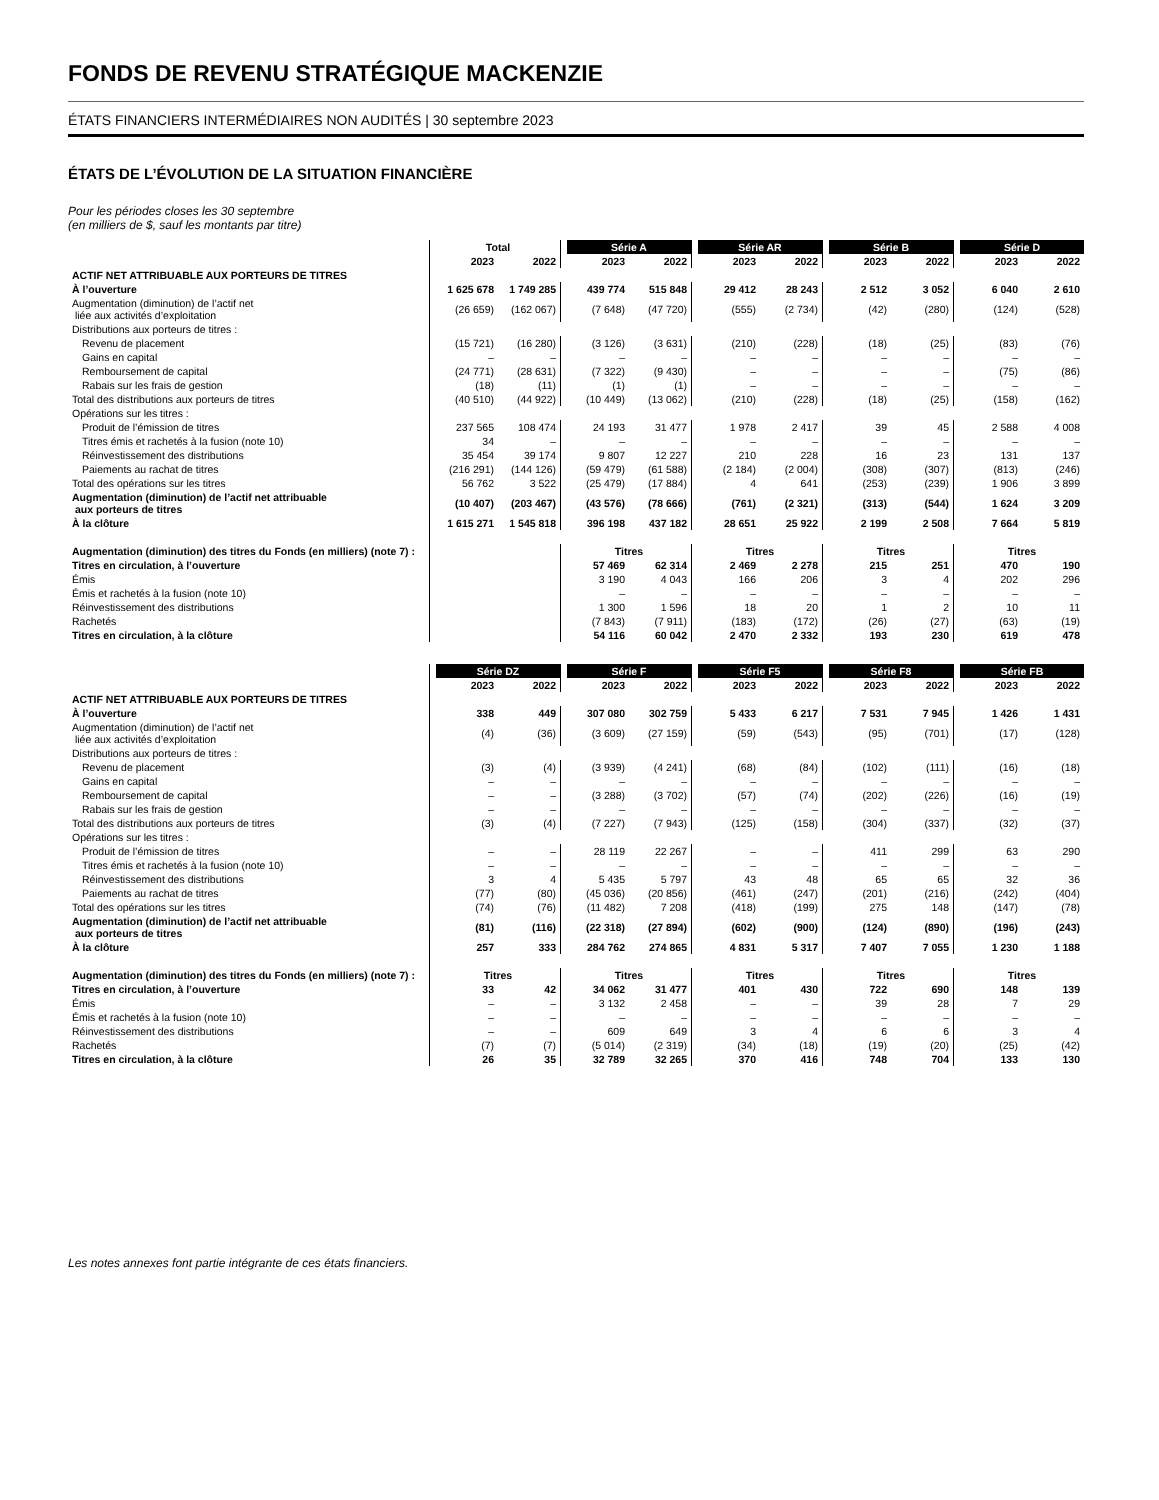FONDS DE REVENU STRATÉGIQUE MACKENZIE
ÉTATS FINANCIERS INTERMÉDIAIRES NON AUDITÉS | 30 septembre 2023
ÉTATS DE L’ÉVOLUTION DE LA SITUATION FINANCIÈRE
Pour les périodes closes les 30 septembre
(en milliers de $, sauf les montants par titre)
| | | Total | | | Série A | | | Série AR | | | Série B | | | Série D | |
| | | 2023 | 2022 | | 2023 | 2022 | | 2023 | 2022 | | 2023 | 2022 | | 2023 | 2022 |
| ACTIF NET ATTRIBUABLE AUX PORTEURS DE TITRES | | | | | | | | | | | | | | | |
| À l’ouverture | | 1 625 678 | 1 749 285 | | 439 774 | 515 848 | | 29 412 | 28 243 | | 2 512 | 3 052 | | 6 040 | 2 610 |
| Augmentation (diminution) de l’actif net liée aux activités d’exploitation | | (26 659) | (162 067) | | (7 648) | (47 720) | | (555) | (2 734) | | (42) | (280) | | (124) | (528) |
| Distributions aux porteurs de titres : | | | | | | | | | | | | | | | |
| Revenu de placement | | (15 721) | (16 280) | | (3 126) | (3 631) | | (210) | (228) | | (18) | (25) | | (83) | (76) |
| Gains en capital | | – | – | | – | – | | – | – | | – | – | | – | – |
| Remboursement de capital | | (24 771) | (28 631) | | (7 322) | (9 430) | | – | – | | – | – | | (75) | (86) |
| Rabais sur les frais de gestion | | (18) | (11) | | (1) | (1) | | – | – | | – | – | | – | – |
| Total des distributions aux porteurs de titres | | (40 510) | (44 922) | | (10 449) | (13 062) | | (210) | (228) | | (18) | (25) | | (158) | (162) |
| Opérations sur les titres : | | | | | | | | | | | | | | | |
| Produit de l’émission de titres | | 237 565 | 108 474 | | 24 193 | 31 477 | | 1 978 | 2 417 | | 39 | 45 | | 2 588 | 4 008 |
| Titres émis et rachetés à la fusion (note 10) | | 34 | – | | – | – | | – | – | | – | – | | – | – |
| Réinvestissement des distributions | | 35 454 | 39 174 | | 9 807 | 12 227 | | 210 | 228 | | 16 | 23 | | 131 | 137 |
| Paiements au rachat de titres | | (216 291) | (144 126) | | (59 479) | (61 588) | | (2 184) | (2 004) | | (308) | (307) | | (813) | (246) |
| Total des opérations sur les titres | | 56 762 | 3 522 | | (25 479) | (17 884) | | 4 | 641 | | (253) | (239) | | 1 906 | 3 899 |
| Augmentation (diminution) de l’actif net attribuable aux porteurs de titres | | (10 407) | (203 467) | | (43 576) | (78 666) | | (761) | (2 321) | | (313) | (544) | | 1 624 | 3 209 |
| À la clôture | | 1 615 271 | 1 545 818 | | 396 198 | 437 182 | | 28 651 | 25 922 | | 2 199 | 2 508 | | 7 664 | 5 819 |
| Augmentation (diminution) des titres du Fonds (en milliers) (note 7) : | | | | | Titres | | | Titres | | | Titres | | | Titres | |
| Titres en circulation, à l’ouverture | | | | | 57 469 | 62 314 | | 2 469 | 2 278 | | 215 | 251 | | 470 | 190 |
| Émis | | | | | 3 190 | 4 043 | | 166 | 206 | | 3 | 4 | | 202 | 296 |
| Émis et rachetés à la fusion (note 10) | | | | | – | – | | – | – | | – | – | | – | – |
| Réinvestissement des distributions | | | | | 1 300 | 1 596 | | 18 | 20 | | 1 | 2 | | 10 | 11 |
| Rachetés | | | | | (7 843) | (7 911) | | (183) | (172) | | (26) | (27) | | (63) | (19) |
| Titres en circulation, à la clôture | | | | | 54 116 | 60 042 | | 2 470 | 2 332 | | 193 | 230 | | 619 | 478 |
| | | Série DZ | | | Série F | | | Série F5 | | | Série F8 | | | Série FB | |
| | | 2023 | 2022 | | 2023 | 2022 | | 2023 | 2022 | | 2023 | 2022 | | 2023 | 2022 |
| ACTIF NET ATTRIBUABLE AUX PORTEURS DE TITRES | | | | | | | | | | | | | | | |
| À l’ouverture | | 338 | 449 | | 307 080 | 302 759 | | 5 433 | 6 217 | | 7 531 | 7 945 | | 1 426 | 1 431 |
| Augmentation (diminution) de l’actif net liée aux activités d’exploitation | | (4) | (36) | | (3 609) | (27 159) | | (59) | (543) | | (95) | (701) | | (17) | (128) |
| Distributions aux porteurs de titres : | | | | | | | | | | | | | | | |
| Revenu de placement | | (3) | (4) | | (3 939) | (4 241) | | (68) | (84) | | (102) | (111) | | (16) | (18) |
| Gains en capital | | – | – | | – | – | | – | – | | – | – | | – | – |
| Remboursement de capital | | – | – | | (3 288) | (3 702) | | (57) | (74) | | (202) | (226) | | (16) | (19) |
| Rabais sur les frais de gestion | | – | – | | – | – | | – | – | | – | – | | – | – |
| Total des distributions aux porteurs de titres | | (3) | (4) | | (7 227) | (7 943) | | (125) | (158) | | (304) | (337) | | (32) | (37) |
| Opérations sur les titres : | | | | | | | | | | | | | | | |
| Produit de l’émission de titres | | – | – | | 28 119 | 22 267 | | – | – | | 411 | 299 | | 63 | 290 |
| Titres émis et rachetés à la fusion (note 10) | | – | – | | – | – | | – | – | | – | – | | – | – |
| Réinvestissement des distributions | | 3 | 4 | | 5 435 | 5 797 | | 43 | 48 | | 65 | 65 | | 32 | 36 |
| Paiements au rachat de titres | | (77) | (80) | | (45 036) | (20 856) | | (461) | (247) | | (201) | (216) | | (242) | (404) |
| Total des opérations sur les titres | | (74) | (76) | | (11 482) | 7 208 | | (418) | (199) | | 275 | 148 | | (147) | (78) |
| Augmentation (diminution) de l’actif net attribuable aux porteurs de titres | | (81) | (116) | | (22 318) | (27 894) | | (602) | (900) | | (124) | (890) | | (196) | (243) |
| À la clôture | | 257 | 333 | | 284 762 | 274 865 | | 4 831 | 5 317 | | 7 407 | 7 055 | | 1 230 | 1 188 |
| Augmentation (diminution) des titres du Fonds (en milliers) (note 7) : | | Titres | | | Titres | | | Titres | | | Titres | | | Titres | |
| Titres en circulation, à l’ouverture | | 33 | 42 | | 34 062 | 31 477 | | 401 | 430 | | 722 | 690 | | 148 | 139 |
| Émis | | – | – | | 3 132 | 2 458 | | – | – | | 39 | 28 | | 7 | 29 |
| Émis et rachetés à la fusion (note 10) | | – | – | | – | – | | – | – | | – | – | | – | – |
| Réinvestissement des distributions | | – | – | | 609 | 649 | | 3 | 4 | | 6 | 6 | | 3 | 4 |
| Rachetés | | (7) | (7) | | (5 014) | (2 319) | | (34) | (18) | | (19) | (20) | | (25) | (42) |
| Titres en circulation, à la clôture | | 26 | 35 | | 32 789 | 32 265 | | 370 | 416 | | 748 | 704 | | 133 | 130 |
Les notes annexes font partie intégrante de ces états financiers.